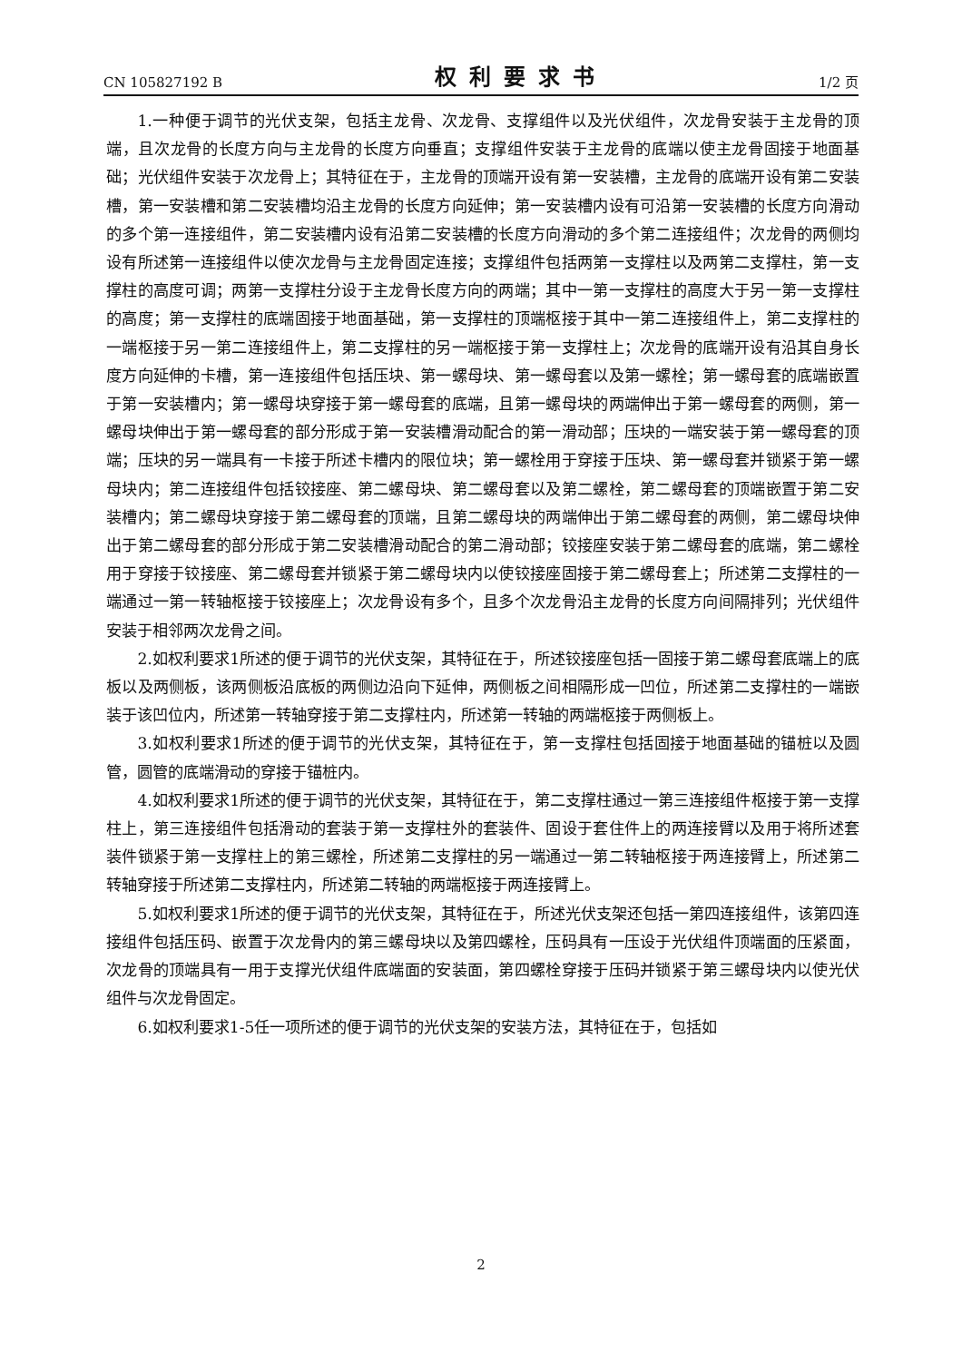CN 105827192 B 权利要求书 1/2 页
1.一种便于调节的光伏支架，包括主龙骨、次龙骨、支撑组件以及光伏组件，次龙骨安装于主龙骨的顶端，且次龙骨的长度方向与主龙骨的长度方向垂直；支撑组件安装于主龙骨的底端以使主龙骨固接于地面基础；光伏组件安装于次龙骨上；其特征在于，主龙骨的顶端开设有第一安装槽，主龙骨的底端开设有第二安装槽，第一安装槽和第二安装槽均沿主龙骨的长度方向延伸；第一安装槽内设有可沿第一安装槽的长度方向滑动的多个第一连接组件，第二安装槽内设有沿第二安装槽的长度方向滑动的多个第二连接组件；次龙骨的两侧均设有所述第一连接组件以使次龙骨与主龙骨固定连接；支撑组件包括两第一支撑柱以及两第二支撑柱，第一支撑柱的高度可调；两第一支撑柱分设于主龙骨长度方向的两端；其中一第一支撑柱的高度大于另一第一支撑柱的高度；第一支撑柱的底端固接于地面基础，第一支撑柱的顶端枢接于其中一第二连接组件上，第二支撑柱的一端枢接于另一第二连接组件上，第二支撑柱的另一端枢接于第一支撑柱上；次龙骨的底端开设有沿其自身长度方向延伸的卡槽，第一连接组件包括压块、第一螺母块、第一螺母套以及第一螺栓；第一螺母套的底端嵌置于第一安装槽内；第一螺母块穿接于第一螺母套的底端，且第一螺母块的两端伸出于第一螺母套的两侧，第一螺母块伸出于第一螺母套的部分形成于第一安装槽滑动配合的第一滑动部；压块的一端安装于第一螺母套的顶端；压块的另一端具有一卡接于所述卡槽内的限位块；第一螺栓用于穿接于压块、第一螺母套并锁紧于第一螺母块内；第二连接组件包括铰接座、第二螺母块、第二螺母套以及第二螺栓，第二螺母套的顶端嵌置于第二安装槽内；第二螺母块穿接于第二螺母套的顶端，且第二螺母块的两端伸出于第二螺母套的两侧，第二螺母块伸出于第二螺母套的部分形成于第二安装槽滑动配合的第二滑动部；铰接座安装于第二螺母套的底端，第二螺栓用于穿接于铰接座、第二螺母套并锁紧于第二螺母块内以使铰接座固接于第二螺母套上；所述第二支撑柱的一端通过一第一转轴枢接于铰接座上；次龙骨设有多个，且多个次龙骨沿主龙骨的长度方向间隔排列；光伏组件安装于相邻两次龙骨之间。
2.如权利要求1所述的便于调节的光伏支架，其特征在于，所述铰接座包括一固接于第二螺母套底端上的底板以及两侧板，该两侧板沿底板的两侧边沿向下延伸，两侧板之间相隔形成一凹位，所述第二支撑柱的一端嵌装于该凹位内，所述第一转轴穿接于第二支撑柱内，所述第一转轴的两端枢接于两侧板上。
3.如权利要求1所述的便于调节的光伏支架，其特征在于，第一支撑柱包括固接于地面基础的锚桩以及圆管，圆管的底端滑动的穿接于锚桩内。
4.如权利要求1所述的便于调节的光伏支架，其特征在于，第二支撑柱通过一第三连接组件枢接于第一支撑柱上，第三连接组件包括滑动的套装于第一支撑柱外的套装件、固设于套住件上的两连接臂以及用于将所述套装件锁紧于第一支撑柱上的第三螺栓，所述第二支撑柱的另一端通过一第二转轴枢接于两连接臂上，所述第二转轴穿接于所述第二支撑柱内，所述第二转轴的两端枢接于两连接臂上。
5.如权利要求1所述的便于调节的光伏支架，其特征在于，所述光伏支架还包括一第四连接组件，该第四连接组件包括压码、嵌置于次龙骨内的第三螺母块以及第四螺栓，压码具有一压设于光伏组件顶端面的压紧面，次龙骨的顶端具有一用于支撑光伏组件底端面的安装面，第四螺栓穿接于压码并锁紧于第三螺母块内以使光伏组件与次龙骨固定。
6.如权利要求1-5任一项所述的便于调节的光伏支架的安装方法，其特征在于，包括如
2